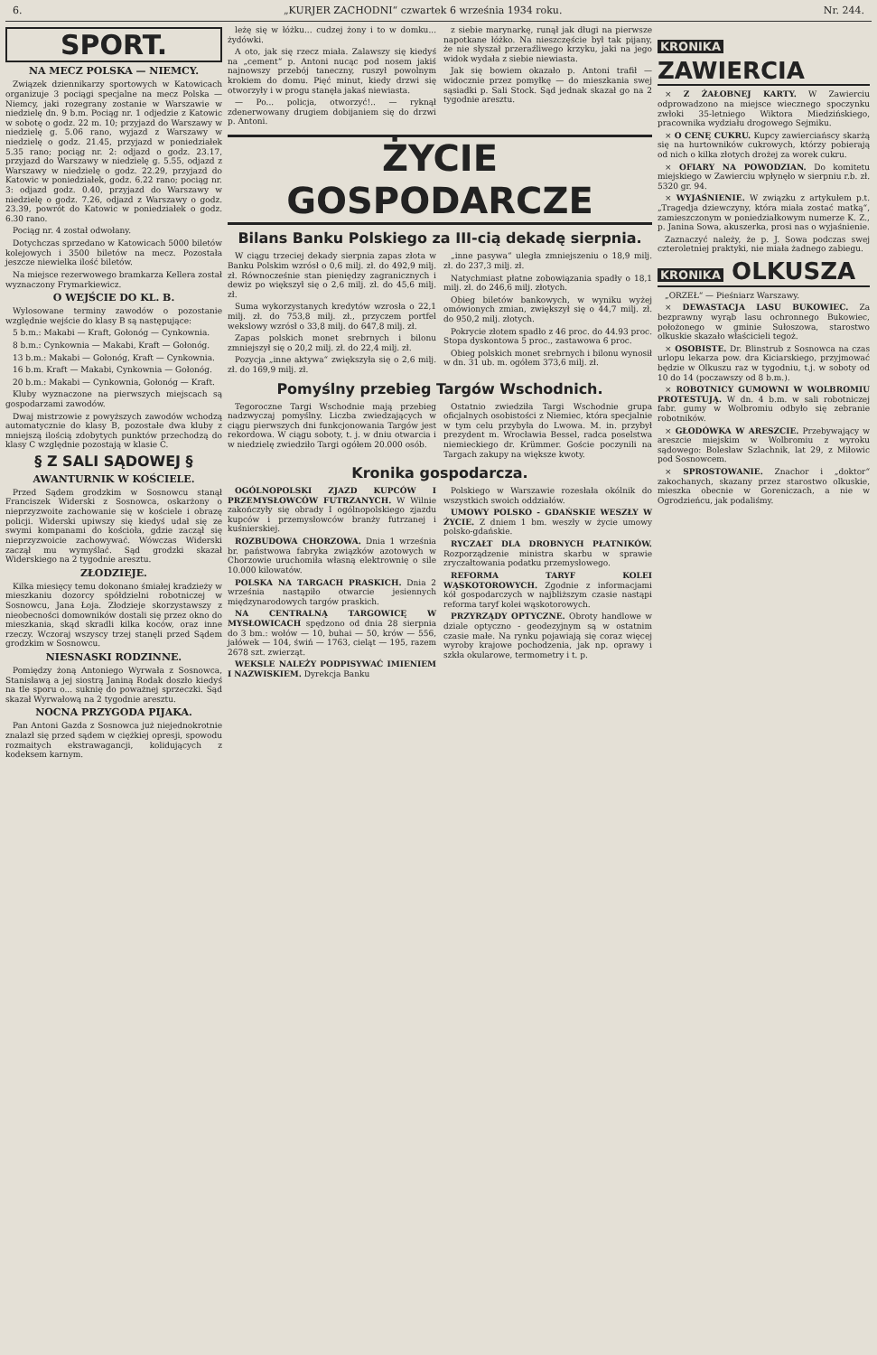6. „KURJER ZACHODNI“ czwartek 6 września 1934 roku. Nr. 244.
SPORT.
NA MECZ POLSKA — NIEMCY.
Związek dziennikarzy sportowych w Katowicach organizuje 3 pociągi specjalne na mecz Polska — Niemcy, jaki rozegrany zostanie w Warszawie w niedzielę dn. 9 b.m. Pociąg nr. 1 odjedzie z Katowic w sobotę o godz. 22 m. 10; przyjazd do Warszawy w niedzielę g. 5.06 rano, wyjazd z Warszawy w niedzielę o godz. 21.45, przyjazd w poniedziałek 5.35 rano; pociąg nr. 2: odjazd o godz. 23.17, przyjazd do Warszawy w niedzielę g. 5.55, odjazd z Warszawy w niedzielę o godz. 22.29, przyjazd do Katowic w poniedziałek, godz. 6.22 rano; pociąg nr. 3: odjazd godz. 0.40, przyjazd do Warszawy w niedzielę o godz. 7.26, odjazd z Warszawy o godz. 23.39, powrót do Katowic w poniedziałek o godz. 6.30 rano.
Pociąg nr. 4 został odwołany.
Dotychczas sprzedano w Katowicach 5000 biletów kolejowych i 3500 biletów na mecz. Pozostała jeszcze niewielka ilość biletów.
Na miejsce rezerwowego bramkarza Kellera został wyznaczony Frymarkiewicz.
O WEJŚCIE DO KL. B.
Wylosowane terminy zawodów o pozostanie względnie wejście do klasy B są następujące:
5 b.m.: Makabi — Kraft, Gołonóg — Cynkownia.
8 b.m.: Cynkownia — Makabi, Kraft — Gołonóg.
13 b.m.: Makabi — Gołonóg, Kraft — Cynkownia.
16 b.m. Kraft — Makabi, Cynkownia — Gołonóg.
20 b.m.: Makabi — Cynkownia, Gołonóg — Kraft.
Kluby wyznaczone na pierwszych miejscach są gospodarzami zawodów.
Dwaj mistrzowie z powyższych zawodów wchodzą automatycznie do klasy B, pozostałe dwa kluby z mniejszą ilością zdobytych punktów przechodzą do klasy C względnie pozostają w klasie C.
§ Z SALI SĄDOWEJ §
AWANTURNIK W KOŚCIELE.
Przed Sądem grodzkim w Sosnowcu stanął Franciszek Widerski z Sosnowca, oskarżony o nieprzyzwoite zachowanie się w kościele i obrazę policji. Widerski upiwszy się kiedyś udał się ze swymi kompanami do kościoła, gdzie zaczął się nieprzyzwoicie zachowywać. Wówczas Widerski zaczął mu wymyślać. Sąd grodzki skazał Widerskiego na 2 tygodnie aresztu.
ZŁODZIEJE.
Kilka miesięcy temu dokonano śmiałej kradzieży w mieszkaniu dozorcy spółdzielni robotniczej w Sosnowcu, Jana Łoja. Złodzieje skorzystawszy z nieobecności domowników dostali się przez okno do mieszkania, skąd skradli kilka koców, oraz inne rzeczy. Wczoraj wszyscy trzej stanęli przed Sądem grodzkim w Sosnowcu.
NIESNASKI RODZINNE.
Pomiędzy żoną Antoniego Wyrwała z Sosnowca, Stanisławą a jej siostrą Janiną Rodak doszło kiedyś na tle sporu o... suknię do poważnej sprzeczki. Sąd skazał Wyrwałową na 2 tygodnie aresztu.
NOCNA PRZYGODA PIJAKA.
Pan Antoni Gazda z Sosnowca już niejednokrotnie znalazł się przed sądem w ciężkiej opresji, spowodu rozmaitych ekstrawagancji, kolidujących z kodeksem karnym.
leżę się w łóżku... cudzej żony i to w domku... żydówki.
A oto, jak się rzecz miała. Zalawszy się kiedyś na „cement“ p. Antoni nucąc pod nosem jakiś najnowszy przebój taneczny, ruszył powolnym krokiem do domu. Pięć minut, kiedy drzwi się otworzyły i w progu stanęła jakaś niewiasta.
— Po... policja, otworzyć!.. — ryknął zdenerwowany drugiem dobijaniem się do drzwi p. Antoni.
z siebie marynarkę, runął jak długi na pierwsze napotkane łóżko. Na nieszczęście był tak pijany, że nie słyszał przeraźliwego krzyku, jaki na jego widok wydała z siebie niewiasta.
Jak się bowiem okazało p. Antoni trafił — widocznie przez pomyłkę — do mieszkania swej sąsiadki p. Sali Stock. Sąd jednak skazał go na 2 tygodnie aresztu.
ŻYCIE GOSPODARCZE
Bilans Banku Polskiego za III-cią dekadę sierpnia.
W ciągu trzeciej dekady sierpnia zapas złota w Banku Polskim wzrósł o 0,6 milj. zł. do 492,9 milj. zł. Równocześnie stan pieniędzy zagranicznych i dewiz po większył się o 2,6 milj. zł. do 45,6 milj. zł.
Suma wykorzystanych kredytów wzrosła o 22,1 milj. zł. do 753,8 milj. zł., przyczem portfel wekslowy wzrósł o 33,8 milj. do 647,8 milj. zł.
Zapas polskich monet srebrnych i bilonu zmniejszył się o 20,2 milj. zł. do 22,4 milj. zł.
Pozycja „inne aktywa“ zwiększyła się o 2,6 milj. zł. do 169,9 milj. zł.
„inne pasywa“ uległa zmniejszeniu o 18,9 milj. zł. do 237,3 milj. zł.
Natychmiast płatne zobowiązania spadły o 18,1 milj. zł. do 246,6 milj. złotych.
Obieg biletów bankowych, w wyniku wyżej omówionych zmian, zwiększył się o 44,7 milj. zł. do 950,2 milj. złotych.
Pokrycie złotem spadło z 46 proc. do 44.93 proc. Stopa dyskontowa 5 proc., zastawowa 6 proc.
Obieg polskich monet srebrnych i bilonu wynosił w dn. 31 ub. m. ogółem 373,6 milj. zł.
Pomyślny przebieg Targów Wschodnich.
Tegoroczne Targi Wschodnie mają przebieg nadzwyczaj pomyślny. Liczba zwiedzających w ciągu pierwszych dni funkcjonowania Targów jest rekordowa. W ciągu soboty, t. j. w dniu otwarcia i w niedzielę zwiedziło Targi ogółem 20.000 osób.
Ostatnio zwiedziła Targi Wschodnie grupa oficjalnych osobistości z Niemiec, która specjalnie w tym celu przybyła do Lwowa. M. in. przybył prezydent m. Wrocławia Bessel, radca poselstwa niemieckiego dr. Krümmer. Goście poczynili na Targach zakupy na większe kwoty.
Kronika gospodarcza.
OGÓLNOPOLSKI ZJAZD KUPCÓW I PRZEMYSŁOWCÓW FUTRZANYCH. W Wilnie zakończyły się obrady I ogólnopolskiego zjazdu kupców i przemysłowców branży futrzanej i kuśnierskiej.
ROZBUDOWA CHORZOWA. Dnia 1 września br. państwowa fabryka związków azotowych w Chorzowie uruchomiła własną elektrownię o sile 10.000 kilowatów.
POLSKA NA TARGACH PRASKICH. Dnia 2 września nastąpiło otwarcie jesiennych międzynarodowych targów praskich.
NA CENTRALNĄ TARGOWICĘ W MYSŁOWICACH spędzono od dnia 28 sierpnia do 3 bm.: wołów — 10, buhai — 50, krów — 556, jałówek — 104, świń — 1763, cieląt — 195, razem 2678 szt. zwierząt.
WEKSLE NALEŻY PODPISYWAĆ IMIENIEM I NAZWISKIEM. Dyrekcja Banku
Polskiego w Warszawie rozesłała okólnik do wszystkich swoich oddziałów.
UMOWY POLSKO - GDAŃSKIE WESZŁY W ŻYCIE. Z dniem 1 bm. weszły w życie umowy polsko-gdańskie.
RYCZAŁT DLA DROBNYCH PŁATNIKÓW. Rozporządzenie ministra skarbu w sprawie zryczałtowania podatku przemysłowego.
REFORMA TARYF KOLEI WĄSKOTOROWYCH. Zgodnie z informacjami kół gospodarczych w najbliższym czasie nastąpi reforma taryf kolei wąskotorowych.
PRZYRZĄDY OPTYCZNE. Obroty handlowe w dziale optyczno - geodezyjnym są w ostatnim czasie małe. Na rynku pojawiają się coraz więcej wyroby krajowe pochodzenia, jak np. oprawy i szkła okularowe, termometry i t. p.
KRONIKA ZAWIERCIA
× Z ŻAŁOBNEJ KARTY. W Zawierciu odprowadzono na miejsce wiecznego spoczynku zwłoki 35-letniego Wiktora Miedzińskiego, pracownika wydziału drogowego Sejmiku.
× O CENĘ CUKRU. Kupcy zawierciańscy skarżą się na hurtowników cukrowych, którzy pobierają od nich o kilka złotych drożej za worek cukru.
× OFIARY NA POWODZIAN. Do komitetu miejskiego w Zawierciu wpłynęło w sierpniu r.b. zł. 5320 gr. 94.
× WYJAŚNIENIE. W związku z artykułem p.t. „Tragedja dziewczyny, która miała zostać matką“, zamieszczonym w poniedziałkowym numerze K. Z., p. Janina Sowa, akuszerka, prosi nas o wyjaśnienie.
Zaznaczyć należy, że p. J. Sowa podczas swej czteroletniej praktyki, nie miała żadnego zabiegu.
KRONIKA OLKUSZA
„ORZEŁ“ — Pieśniarz Warszawy.
× DEWASTACJA LASU BUKOWIEC. Za bezprawny wyrąb lasu ochronnego Bukowiec, położonego w gminie Sułoszowa, starostwo olkuskie skazało właścicieli tegoż.
× OSOBISTE. Dr. Blinstrub z Sosnowca na czas urlopu lekarza pow. dra Kiciarskiego, przyjmować będzie w Olkuszu raz w tygodniu, t.j. w soboty od 10 do 14 (poczawszy od 8 b.m.).
× ROBOTNICY GUMOWNI W WOLBROMIU PROTESTUJĄ. W dn. 4 b.m. w sali robotniczej fabr. gumy w Wolbromiu odbyło się zebranie robotników.
× GŁODÓWKA W ARESZCIE. Przebywający w areszcie miejskim w Wolbromiu z wyroku sądowego: Bolesław Szlachnik, lat 29, z Miłowic pod Sosnowcem.
× SPROSTOWANIE. Znachor i „doktor“ zakochanych, skazany przez starostwo olkuskie, mieszka obecnie w Goreniczach, a nie w Ogrodzieńcu, jak podaliśmy.